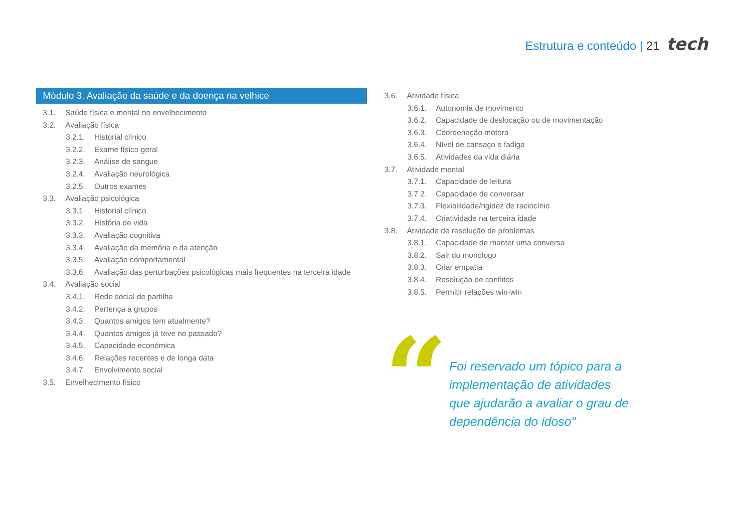Estrutura e conteúdo | 21 tech
Módulo 3. Avaliação da saúde e da doença na velhice
3.1. Saúde física e mental no envelhecimento
3.2. Avaliação física
3.2.1. Historial clínico
3.2.2. Exame físico geral
3.2.3. Análise de sangue
3.2.4. Avaliação neurológica
3.2.5. Outros exames
3.3. Avaliação psicológica
3.3.1. Historial clínico
3.3.2. História de vida
3.3.3. Avaliação cognitiva
3.3.4. Avaliação da memória e da atenção
3.3.5. Avaliação comportamental
3.3.6. Avaliação das perturbações psicológicas mais frequentes na terceira idade
3.4. Avaliação social
3.4.1. Rede social de partilha
3.4.2. Pertença a grupos
3.4.3. Quantos amigos tem atualmente?
3.4.4. Quantos amigos já teve no passado?
3.4.5. Capacidade económica
3.4.6. Relações recentes e de longa data
3.4.7. Envolvimento social
3.5. Envelhecimento físico
3.6. Atividade física
3.6.1. Autonomia de movimento
3.6.2. Capacidade de deslocação ou de movimentação
3.6.3. Coordenação motora
3.6.4. Nível de cansaço e fadiga
3.6.5. Atividades da vida diária
3.7. Atividade mental
3.7.1. Capacidade de leitura
3.7.2. Capacidade de conversar
3.7.3. Flexibilidade/rigidez de raciocínio
3.7.4. Criatividade na terceira idade
3.8. Atividade de resolução de problemas
3.8.1. Capacidade de manter uma conversa
3.8.2. Sair do monólogo
3.8.3. Criar empatia
3.8.4. Resolução de conflitos
3.8.5. Permitir relações win-win
“
Foi reservado um tópico para a implementação de atividades que ajudarão a avaliar o grau de dependência do idoso"